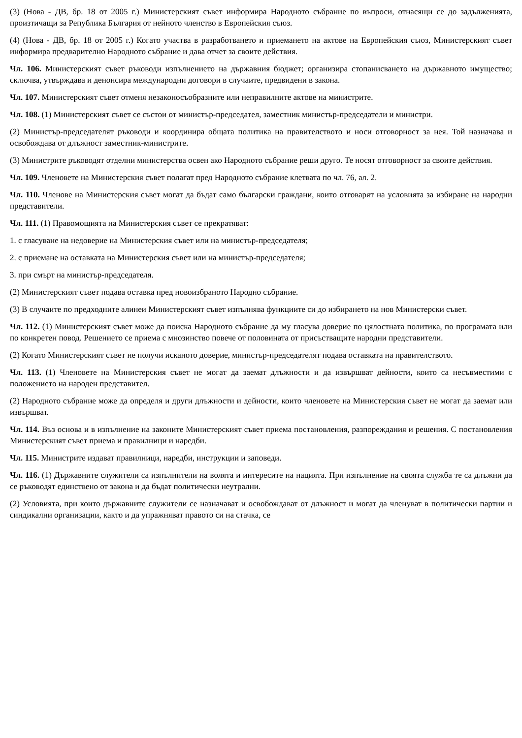(3) (Нова - ДВ, бр. 18 от 2005 г.) Министерският съвет информира Народното събрание по въпроси, отнасящи се до задълженията, произтичащи за Република България от нейното членство в Европейския съюз.
(4) (Нова - ДВ, бр. 18 от 2005 г.) Когато участва в разработването и приемането на актове на Европейския съюз, Министерският съвет информира предварително Народното събрание и дава отчет за своите действия.
Чл. 106. Министерският съвет ръководи изпълнението на държавния бюджет; организира стопанисването на държавното имущество; сключва, утвърждава и денонсира международни договори в случаите, предвидени в закона.
Чл. 107. Министерският съвет отменя незаконосъобразните или неправилните актове на министрите.
Чл. 108. (1) Министерският съвет се състои от министър-председател, заместник министър-председатели и министри.
(2) Министър-председателят ръководи и координира общата политика на правителството и носи отговорност за нея. Той назначава и освобождава от длъжност заместник-министрите.
(3) Министрите ръководят отделни министерства освен ако Народното събрание реши друго. Те носят отговорност за своите действия.
Чл. 109. Членовете на Министерския съвет полагат пред Народното събрание клетвата по чл. 76, ал. 2.
Чл. 110. Членове на Министерския съвет могат да бъдат само български граждани, които отговарят на условията за избиране на народни представители.
Чл. 111. (1) Правомощията на Министерския съвет се прекратяват:
1. с гласуване на недоверие на Министерския съвет или на министър-председателя;
2. с приемане на оставката на Министерския съвет или на министър-председателя;
3. при смърт на министър-председателя.
(2) Министерският съвет подава оставка пред новоизбраното Народно събрание.
(3) В случаите по предходните алинеи Министерският съвет изпълнява функциите си до избирането на нов Министерски съвет.
Чл. 112. (1) Министерският съвет може да поиска Народното събрание да му гласува доверие по цялостната политика, по програмата или по конкретен повод. Решението се приема с мнозинство повече от половината от присъстващите народни представители.
(2) Когато Министерският съвет не получи исканото доверие, министър-председателят подава оставката на правителството.
Чл. 113. (1) Членовете на Министерския съвет не могат да заемат длъжности и да извършват дейности, които са несъвместими с положението на народен представител.
(2) Народното събрание може да определя и други длъжности и дейности, които членовете на Министерския съвет не могат да заемат или извършват.
Чл. 114. Въз основа и в изпълнение на законите Министерският съвет приема постановления, разпореждания и решения. С постановления Министерският съвет приема и правилници и наредби.
Чл. 115. Министрите издават правилници, наредби, инструкции и заповеди.
Чл. 116. (1) Държавните служители са изпълнители на волята и интересите на нацията. При изпълнение на своята служба те са длъжни да се ръководят единствено от закона и да бъдат политически неутрални.
(2) Условията, при които държавните служители се назначават и освобождават от длъжност и могат да членуват в политически партии и синдикални организации, както и да упражняват правото си на стачка, се